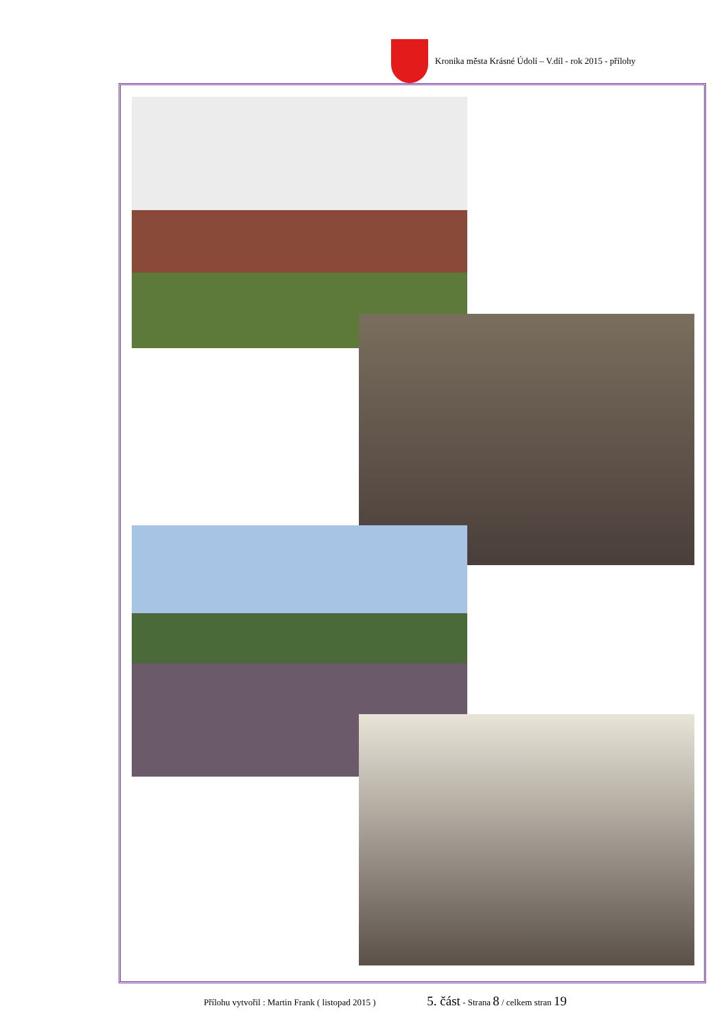Kronika města Krásné Údolí – V.díl - rok 2015 - přílohy
Přílohu vytvořil : Martin Frank ( listopad 2015 ) 5. část - Strana 8 / celkem stran 19